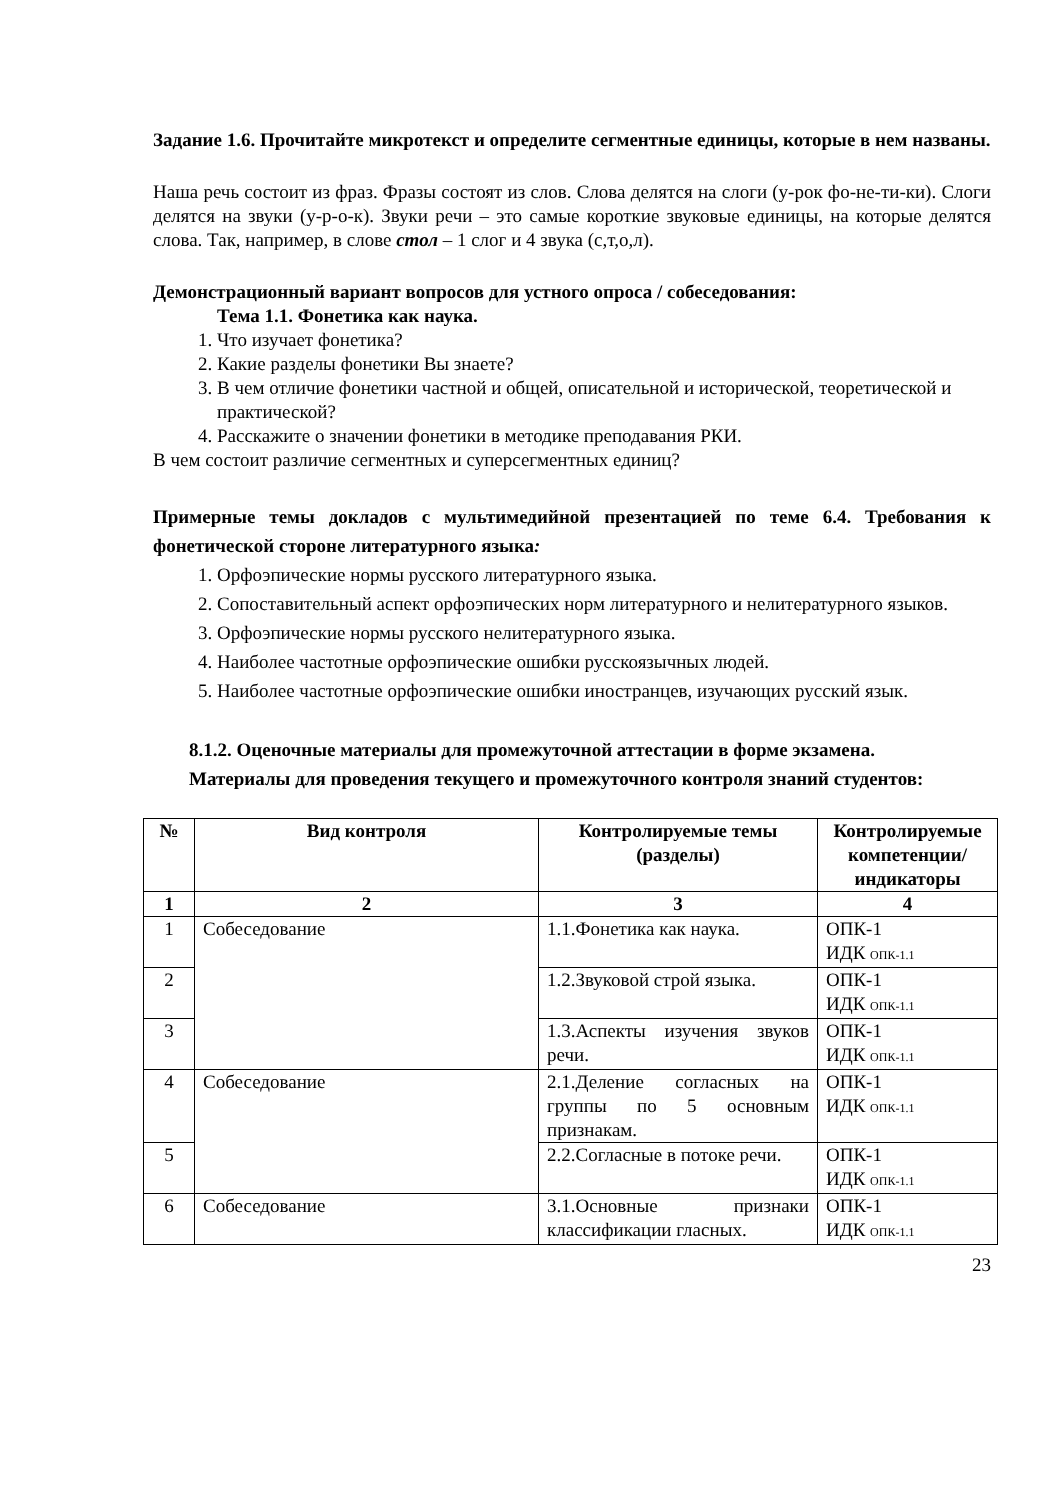Задание 1.6. Прочитайте микротекст и определите сегментные единицы, которые в нем названы.
Наша речь состоит из фраз. Фразы состоят из слов. Слова делятся на слоги (у-рок фо-не-ти-ки). Слоги делятся на звуки (у-р-о-к). Звуки речи – это самые короткие звуковые единицы, на которые делятся слова. Так, например, в слове стол – 1 слог и 4 звука (с,т,о,л).
Демонстрационный вариант вопросов для устного опроса / собеседования:
Тема 1.1. Фонетика как наука.
1. Что изучает фонетика?
2. Какие разделы фонетики Вы знаете?
3. В чем отличие фонетики частной и общей, описательной и исторической, теоретической и практической?
4. Расскажите о значении фонетики в методике преподавания РКИ.
В чем состоит различие сегментных и суперсегментных единиц?
Примерные темы докладов с мультимедийной презентацией по теме 6.4. Требования к фонетической стороне литературного языка:
1. Орфоэпические нормы русского литературного языка.
2. Сопоставительный аспект орфоэпических норм литературного и нелитературного языков.
3. Орфоэпические нормы русского нелитературного языка.
4. Наиболее частотные орфоэпические ошибки русскоязычных людей.
5. Наиболее частотные орфоэпические ошибки иностранцев, изучающих русский язык.
8.1.2. Оценочные материалы для промежуточной аттестации в форме экзамена.
Материалы для проведения текущего и промежуточного контроля знаний студентов:
| № | Вид контроля | Контролируемые темы (разделы) | Контролируемые компетенции/ индикаторы |
| --- | --- | --- | --- |
| 1 | 2 | 3 | 4 |
| 1 | Собеседование | 1.1.Фонетика как наука. | ОПК-1 ИДК ОПК-1.1 |
| 2 | | 1.2.Звуковой строй языка. | ОПК-1 ИДК ОПК-1.1 |
| 3 | | 1.3.Аспекты изучения звуков речи. | ОПК-1 ИДК ОПК-1.1 |
| 4 | Собеседование | 2.1.Деление согласных на группы по 5 основным признакам. | ОПК-1 ИДК ОПК-1.1 |
| 5 | | 2.2.Согласные в потоке речи. | ОПК-1 ИДК ОПК-1.1 |
| 6 | Собеседование | 3.1.Основные признаки классификации гласных. | ОПК-1 ИДК ОПК-1.1 |
23